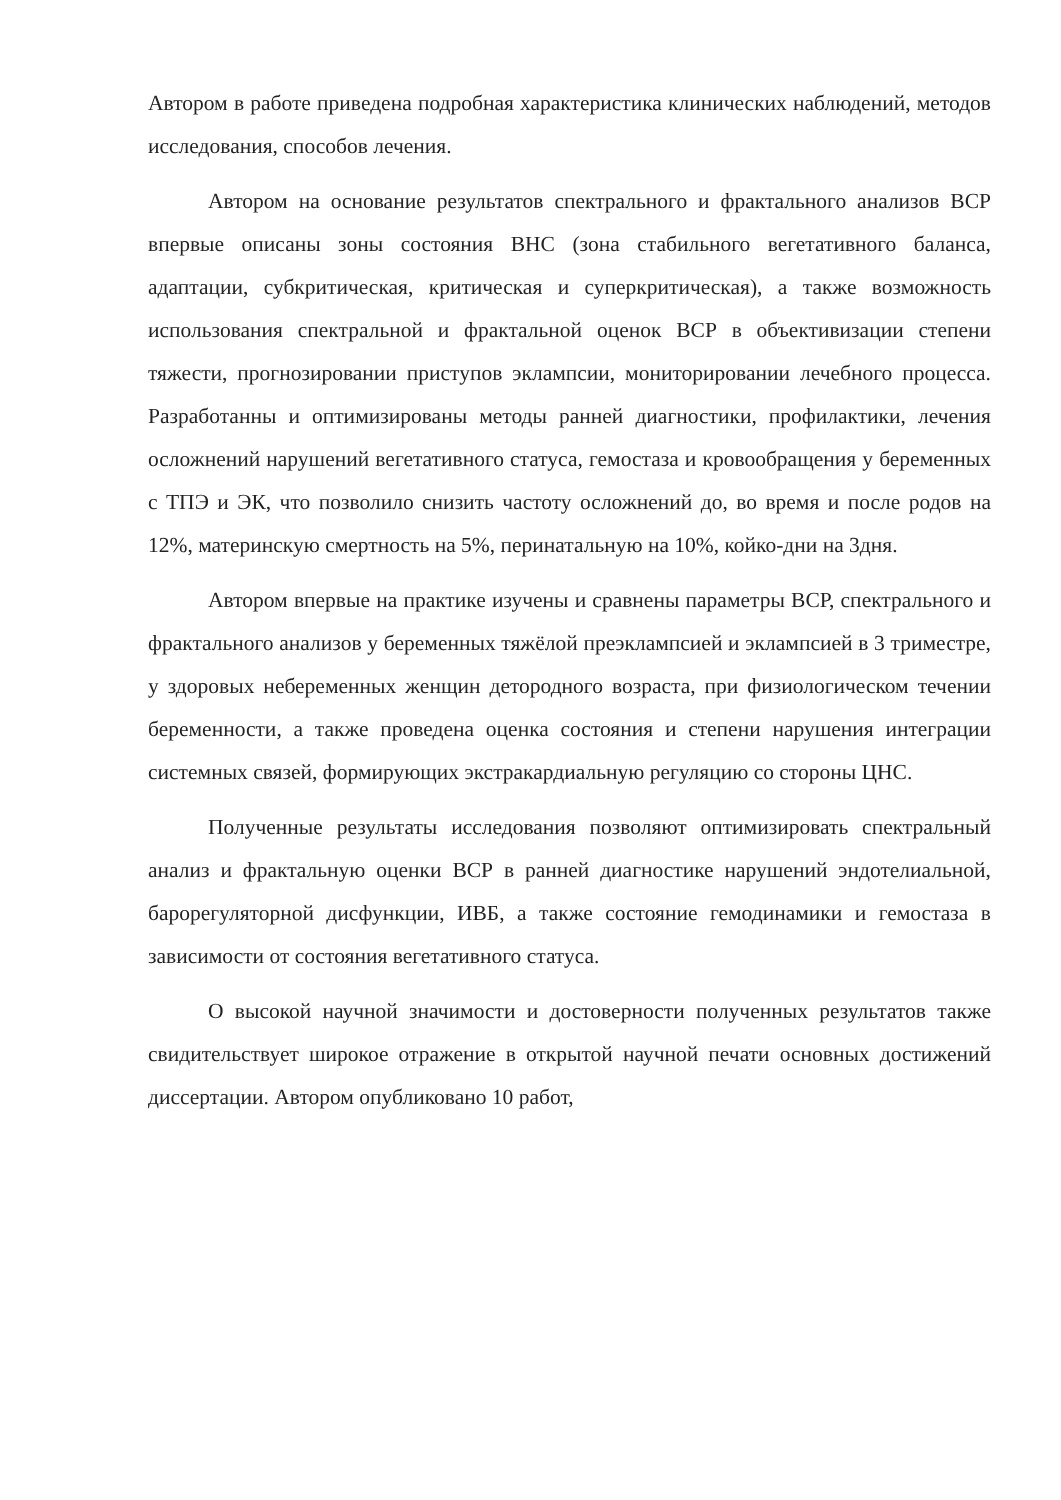Автором в работе приведена подробная характеристика клинических наблюдений, методов исследования, способов лечения.
Автором на основание результатов спектрального и фрактального анализов ВСР впервые описаны зоны состояния ВНС (зона стабильного вегетативного баланса, адаптации, субкритическая, критическая и суперкритическая), а также возможность использования спектральной и фрактальной оценок ВСР в объективизации степени тяжести, прогнозировании приступов эклампсии, мониторировании лечебного процесса. Разработанны и оптимизированы методы ранней диагностики, профилактики, лечения осложнений нарушений вегетативного статуса, гемостаза и кровообращения у беременных с ТПЭ и ЭК, что позволило снизить частоту осложнений до, во время и после родов на 12%, материнскую смертность на 5%, перинатальную на 10%, койко-дни на 3дня.
Автором впервые на практике изучены и сравнены параметры ВСР, спектрального и фрактального анализов у беременных тяжёлой преэклампсией и эклампсией в 3 триместре, у здоровых небеременных женщин детородного возраста, при физиологическом течении беременности, а также проведена оценка состояния и степени нарушения интеграции системных связей, формирующих экстракардиальную регуляцию со стороны ЦНС.
Полученные результаты исследования позволяют оптимизировать спектральный анализ и фрактальную оценки ВСР в ранней диагностике нарушений эндотелиальной, барорегуляторной дисфункции, ИВБ, а также состояние гемодинамики и гемостаза в зависимости от состояния вегетативного статуса.
О высокой научной значимости и достоверности полученных результатов также свидительствует широкое отражение в открытой научной печати основных достижений диссертации. Автором опубликовано 10 работ,